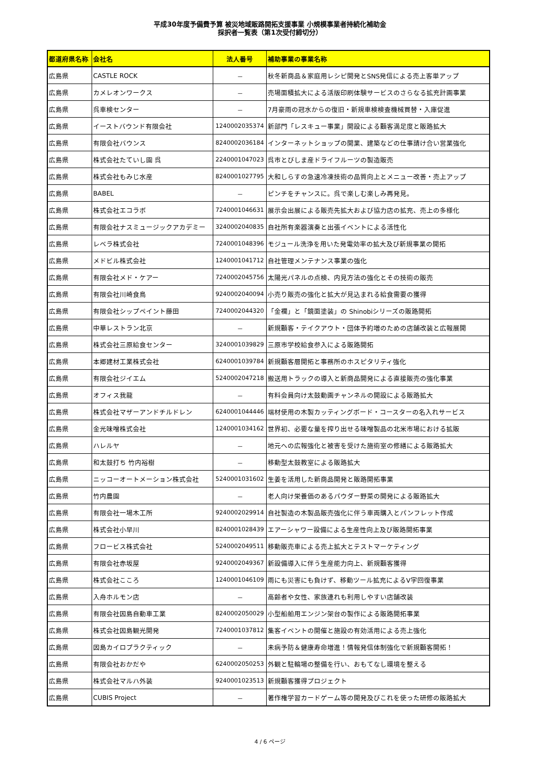平成30年度予備費予算 被災地域販路開拓支援事業 小規模事業者持続化補助金
採択者一覧表（第1次受付締切分）
| 都道府県名称 | 会社名 | 法人番号 | 補助事業の事業名称 |
| --- | --- | --- | --- |
| 広島県 | CASTLE ROCK | － | 秋冬新商品＆家庭用レシピ開発とSNS発信による売上客単アップ |
| 広島県 | カメレオンワークス | － | 売場面積拡大による活版印刷体験サービスのさらなる拡充計画事業 |
| 広島県 | 呉車検センター | － | 7月豪雨の冠水からの復旧・新規車検検査機械買替・入庫促進 |
| 広島県 | イーストバウンド有限会社 | 1240002035374 | 新部門「レスキュー事業」開設による顧客満足度と販路拡大 |
| 広島県 | 有限会社バウンス | 8240002036184 | インターネットショップの開業、建築などの仕事請け合い営業強化 |
| 広島県 | 株式会社たていし園 呉 | 2240001047023 | 呉市とびしま産ドライフルーツの製造販売 |
| 広島県 | 株式会社もみじ水産 | 8240001027795 | 大和しらすの急速冷凍技術の品質向上とメニュー改善・売上アップ |
| 広島県 | BABEL | － | ピンチをチャンスに。呉で楽しむ楽しみ再発見。 |
| 広島県 | 株式会社エコラボ | 7240001046631 | 展示会出展による販売先拡大および協力店の拡充、売上の多様化 |
| 広島県 | 有限会社ナスミュージックアカデミー | 3240002040835 | 自社所有楽器演奏と出張イベントによる活性化 |
| 広島県 | レベラ株式会社 | 7240001048396 | モジュール洗浄を用いた発電効率の拡大及び新規事業の開拓 |
| 広島県 | メドビル株式会社 | 1240001041712 | 自社管理メンテナンス事業の強化 |
| 広島県 | 有限会社メド・ケアー | 7240002045756 | 太陽光パネルの点検、内見方法の強化とその技術の販売 |
| 広島県 | 有限会社川崎食鳥 | 9240002040094 | 小売り販売の強化と拡大が見込まれる給食需要の獲得 |
| 広島県 | 有限会社シップペイント藤田 | 7240002044320 | 「金襴」と「鏡面塗装」の Shinobiシリーズの販路開拓 |
| 広島県 | 中華レストラン北京 | － | 新規顧客・テイクアウト・団体予約増のための店舗改装と広報展開 |
| 広島県 | 株式会社三原給食センター | 3240001039829 | 三原市学校給食参入による販路開拓 |
| 広島県 | 本郷建材工業株式会社 | 6240001039784 | 新規顧客層開拓と事務所のホスピタリティ強化 |
| 広島県 | 有限会社ジイエム | 5240002047218 | 搬送用トラックの導入と新商品開発による直接販売の強化事業 |
| 広島県 | オフィス我龍 | － | 有料会員向け太鼓動画チャンネルの開設による販路拡大 |
| 広島県 | 株式会社マザーアンドチルドレン | 6240001044446 | 端材使用の木製カッティングボード・コースターの名入れサービス |
| 広島県 | 金光味噌株式会社 | 1240001034162 | 世界初、必要な量を搾り出せる味噌製品の北米市場における拡販 |
| 広島県 | ハレルヤ | － | 地元への広報強化と被害を受けた施術室の修繕による販路拡大 |
| 広島県 | 和太鼓打ち 竹内裕樹 | － | 移動型太鼓教室による販路拡大 |
| 広島県 | ニッコーオートメーション株式会社 | 5240001031602 | 生姜を活用した新商品開発と販路開拓事業 |
| 広島県 | 竹内農園 | － | 老人向け栄養価のあるパウダー野菜の開発による販路拡大 |
| 広島県 | 有限会社一場木工所 | 9240002029914 | 自社製造の木製品販売強化に伴う車両購入とパンフレット作成 |
| 広島県 | 株式会社小早川 | 8240001028439 | エアーシャワー設備による生産性向上及び販路開拓事業 |
| 広島県 | フロービス株式会社 | 5240002049511 | 移動販売車による売上拡大とテストマーケティング |
| 広島県 | 有限会社赤坂屋 | 9240002049367 | 新設備導入に伴う生産能力向上、新規顧客獲得 |
| 広島県 | 株式会社こころ | 1240001046109 | 雨にも災害にも負けず、移動ツール拡充によるV字回復事業 |
| 広島県 | 入舟ホルモン店 | － | 高齢者や女性、家族連れも利用しやすい店舗改装 |
| 広島県 | 有限会社因島自動車工業 | 8240002050029 | 小型船舶用エンジン架台の製作による販路開拓事業 |
| 広島県 | 株式会社因島観光開発 | 7240001037812 | 集客イベントの開催と施設の有効活用による売上強化 |
| 広島県 | 因島カイロプラクティック | － | 未病予防＆健康寿命増進！情報発信体制強化で新規顧客開拓！ |
| 広島県 | 有限会社おかだや | 6240002050253 | 外観と駐輪場の整備を行い、おもてなし環境を整える |
| 広島県 | 株式会社マルハ外装 | 9240001023513 | 新規顧客獲得プロジェクト |
| 広島県 | CUBIS Project | － | 著作権学習カードゲーム等の開発及びこれを使った研修の販路拡大 |
4 / 6 ページ